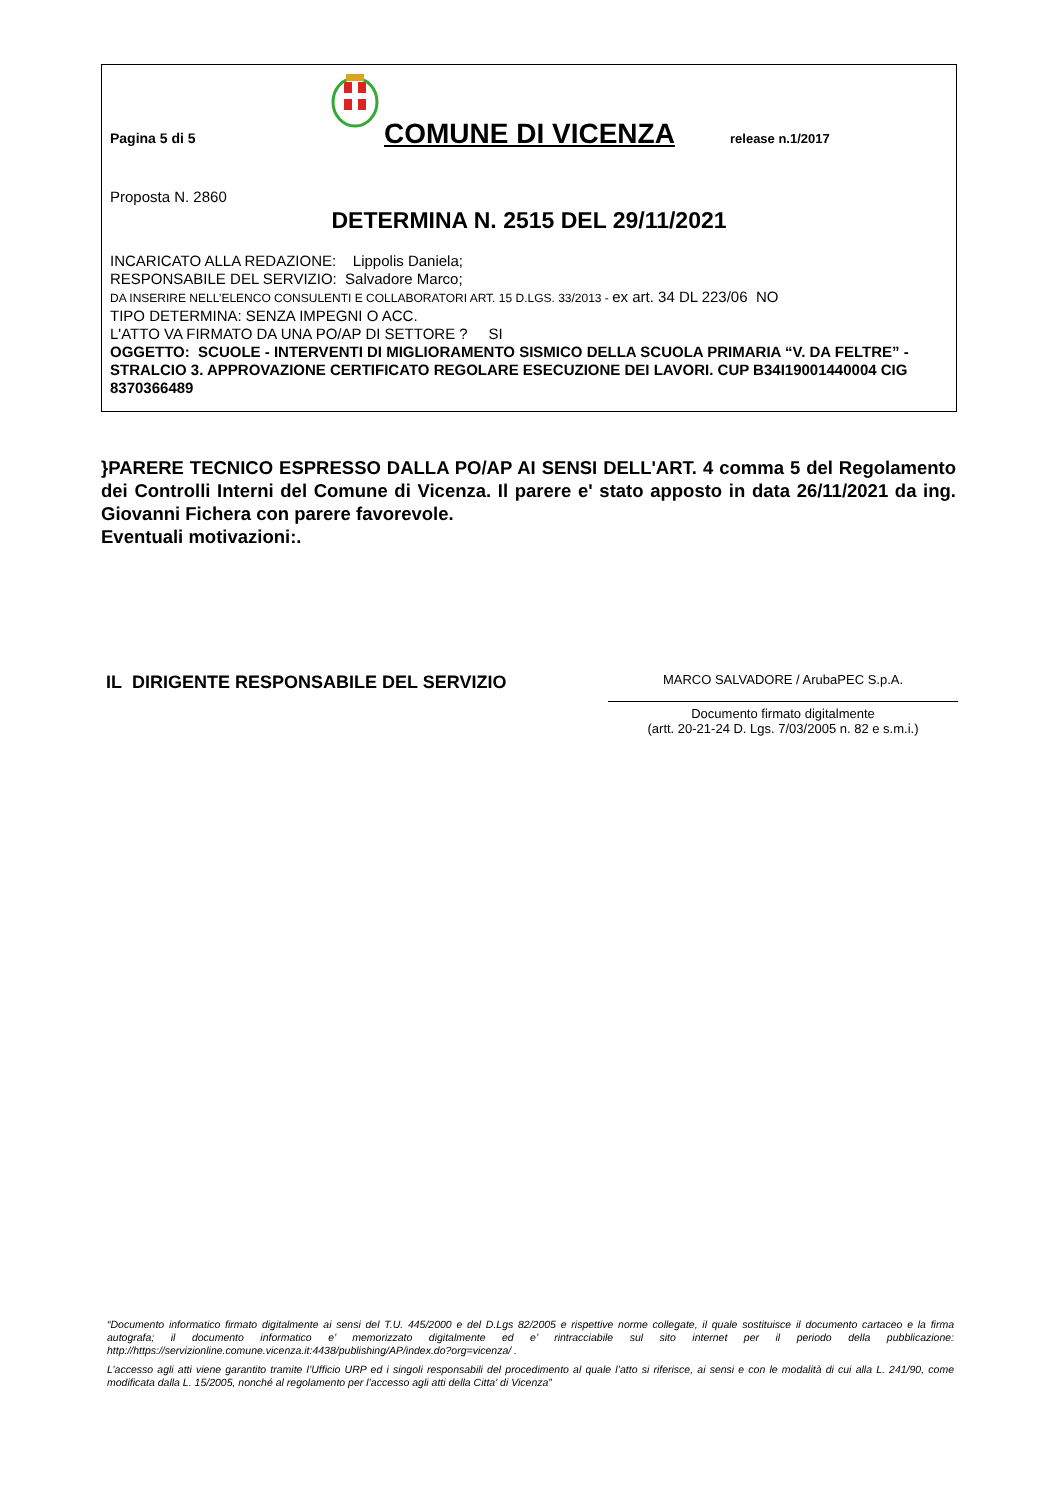Pagina 5 di 5
COMUNE DI VICENZA
release n.1/2017
Proposta N. 2860
DETERMINA N. 2515 DEL 29/11/2021
INCARICATO ALLA REDAZIONE: Lippolis Daniela;
RESPONSABILE DEL SERVIZIO: Salvadore Marco;
DA INSERIRE NELL’ELENCO CONSULENTI E COLLABORATORI ART. 15 D.LGS. 33/2013 - ex art. 34 DL 223/06 NO
TIPO DETERMINA: SENZA IMPEGNI O ACC.
L'ATTO VA FIRMATO DA UNA PO/AP DI SETTORE ? SI
OGGETTO: SCUOLE - INTERVENTI DI MIGLIORAMENTO SISMICO DELLA SCUOLA PRIMARIA “V. DA FELTRE” -STRALCIO 3. APPROVAZIONE CERTIFICATO REGOLARE ESECUZIONE DEI LAVORI. CUP B34I19001440004 CIG 8370366489
}PARERE TECNICO ESPRESSO DALLA PO/AP AI SENSI DELL'ART. 4 comma 5 del Regolamento dei Controlli Interni del Comune di Vicenza. Il parere e' stato apposto in data 26/11/2021 da ing. Giovanni Fichera con parere favorevole.
Eventuali motivazioni:.
IL DIRIGENTE RESPONSABILE DEL SERVIZIO
MARCO SALVADORE / ArubaPEC S.p.A.
Documento firmato digitalmente
(artt. 20-21-24 D. Lgs. 7/03/2005 n. 82 e s.m.i.)
“Documento informatico firmato digitalmente ai sensi del T.U. 445/2000 e del D.Lgs 82/2005 e rispettive norme collegate, il quale sostituisce il documento cartaceo e la firma autografa; il documento informatico e’ memorizzato digitalmente ed e’ rintracciabile sul sito internet per il periodo della pubblicazione: http://https://servizionline.comune.vicenza.it:4438/publishing/AP/index.do?org=vicenza/ .
L’accesso agli atti viene garantito tramite l’Ufficio URP ed i singoli responsabili del procedimento al quale l’atto si riferisce, ai sensi e con le modalità di cui alla L. 241/90, come modificata dalla L. 15/2005, nonché al regolamento per l’accesso agli atti della Citta' di Vicenza”